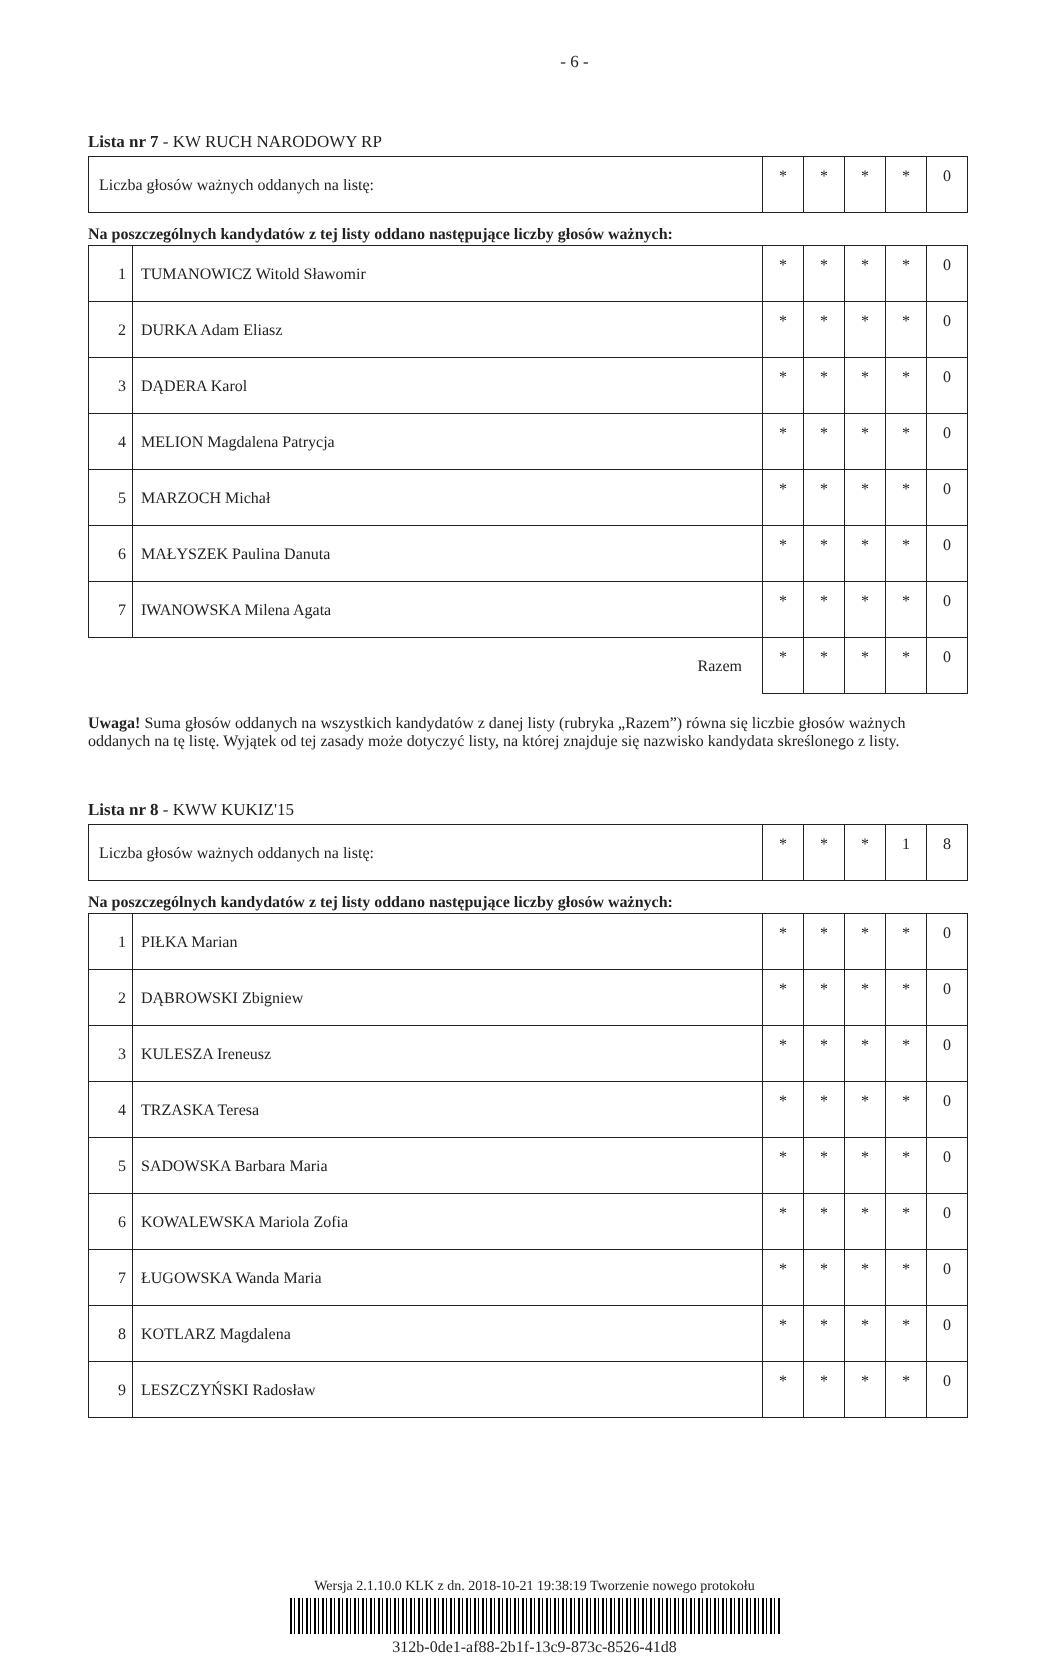- 6 -
Lista nr 7 - KW RUCH NARODOWY RP
| Liczba głosów ważnych oddanych na listę: | * | * | * | * | 0 |
Na poszczególnych kandydatów z tej listy oddano następujące liczby głosów ważnych:
| 1 | TUMANOWICZ Witold Sławomir | * | * | * | * | 0 |
| 2 | DURKA Adam Eliasz | * | * | * | * | 0 |
| 3 | DĄDERA Karol | * | * | * | * | 0 |
| 4 | MELION Magdalena Patrycja | * | * | * | * | 0 |
| 5 | MARZOCH Michał | * | * | * | * | 0 |
| 6 | MAŁYSZEK Paulina Danuta | * | * | * | * | 0 |
| 7 | IWANOWSKA Milena Agata | * | * | * | * | 0 |
| Razem | | * | * | * | * | 0 |
Uwaga! Suma głosów oddanych na wszystkich kandydatów z danej listy (rubryka „Razem”) równa się liczbie głosów ważnych oddanych na tę listę. Wyjątek od tej zasady może dotyczyć listy, na której znajduje się nazwisko kandydata skreślonego z listy.
Lista nr 8 - KWW KUKIZ'15
| Liczba głosów ważnych oddanych na listę: | * | * | * | 1 | 8 |
Na poszczególnych kandydatów z tej listy oddano następujące liczby głosów ważnych:
| 1 | PIŁKA Marian | * | * | * | * | 0 |
| 2 | DĄBROWSKI Zbigniew | * | * | * | * | 0 |
| 3 | KULESZA Ireneusz | * | * | * | * | 0 |
| 4 | TRZASKA Teresa | * | * | * | * | 0 |
| 5 | SADOWSKA Barbara Maria | * | * | * | * | 0 |
| 6 | KOWALEWSKA Mariola Zofia | * | * | * | * | 0 |
| 7 | ŁUGOWSKA Wanda Maria | * | * | * | * | 0 |
| 8 | KOTLARZ Magdalena | * | * | * | * | 0 |
| 9 | LESZCZYŃSKI Radosław | * | * | * | * | 0 |
Wersja 2.1.10.0 KLK z dn. 2018-10-21 19:38:19 Tworzenie nowego protokołu
312b-0de1-af88-2b1f-13c9-873c-8526-41d8